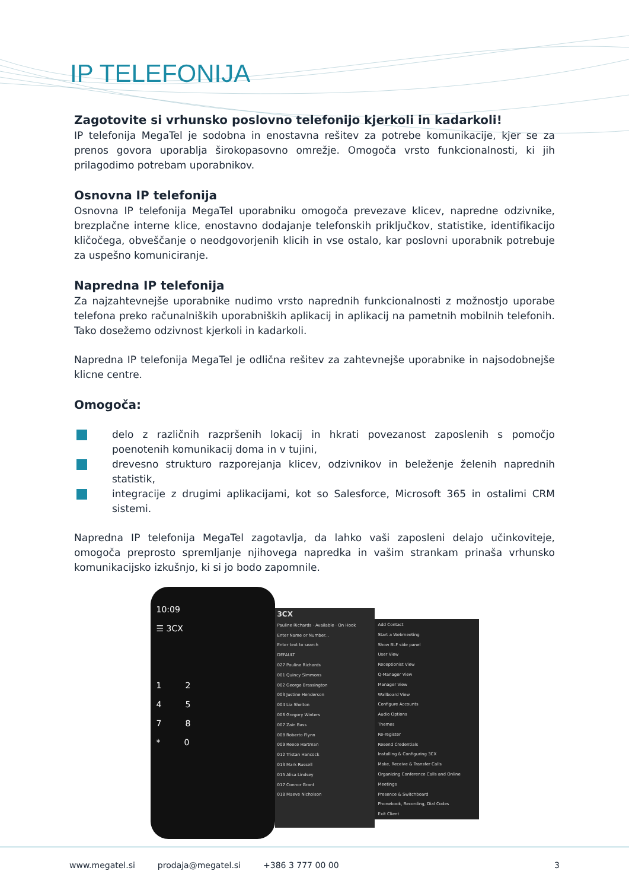IP TELEFONIJA
Zagotovite si vrhunsko poslovno telefonijo kjerkoli in kadarkoli!
IP telefonija MegaTel je sodobna in enostavna rešitev za potrebe komunikacije, kjer se za prenos govora uporablja širokopasovno omrežje. Omogoča vrsto funkcionalnosti, ki jih prilagodimo potrebam uporabnikov.
Osnovna IP telefonija
Osnovna IP telefonija MegaTel uporabniku omogoča prevezave klicev, napredne odzivnike, brezplačne interne klice, enostavno dodajanje telefonskih priključkov, statistike, identifikacijo kličočega, obveščanje o neodgovorjenih klicih in vse ostalo, kar poslovni uporabnik potrebuje za uspešno komuniciranje.
Napredna IP telefonija
Za najzahtevnejše uporabnike nudimo vrsto naprednih funkcionalnosti z možnostjo uporabe telefona preko računalniških uporabniških aplikacij in aplikacij na pametnih mobilnih telefonih. Tako dosežemo odzivnost kjerkoli in kadarkoli.
Napredna IP telefonija MegaTel je odlična rešitev za zahtevnejše uporabnike in najsodobnejše klicne centre.
Omogoča:
delo z različnih razpršenih lokacij in hkrati povezanost zaposlenih s pomočjo poenotenih komunikacij doma in v tujini,
drevesno strukturo razporejanja klicev, odzivnikov in beleženje želenih naprednih statistik,
integracije z drugimi aplikacijami, kot so Salesforce, Microsoft 365 in ostalimi CRM sistemi.
Napredna IP telefonija MegaTel zagotavlja, da lahko vaši zaposleni delajo učinkoviteje, omogoča preprosto spremljanje njihovega napredka in vašim strankam prinaša vrhunsko komunikacijsko izkušnjo, ki si jo bodo zapomnile.
10:09
☰ 3CX
1 2
4 5
7 8
* 0
3CX
Pauline Richards · Available · On Hook
Enter Name or Number...
Enter text to search
DEFAULT
027 Pauline Richards
001 Quincy Simmons
002 George Brassington
003 Justine Henderson
004 Lia Shelton
006 Gregory Winters
007 Zain Bass
008 Roberto Flynn
009 Reece Hartman
012 Tristan Hancock
013 Mark Russell
015 Alisa Lindsey
017 Connor Grant
018 Maeve Nicholson
Add Contact
Start a Webmeeting
Show BLF side panel
User View
Receptionist View
Q-Manager View
Manager View
Wallboard View
Configure Accounts
Audio Options
Themes
Re-register
Resend Credentials
Installing & Configuring 3CX
Make, Receive & Transfer Calls
Organizing Conference Calls and Online Meetings
Presence & Switchboard
Phonebook, Recording, Dial Codes
Exit Client
www.megatel.si prodaja@megatel.si +386 3 777 00 00 3